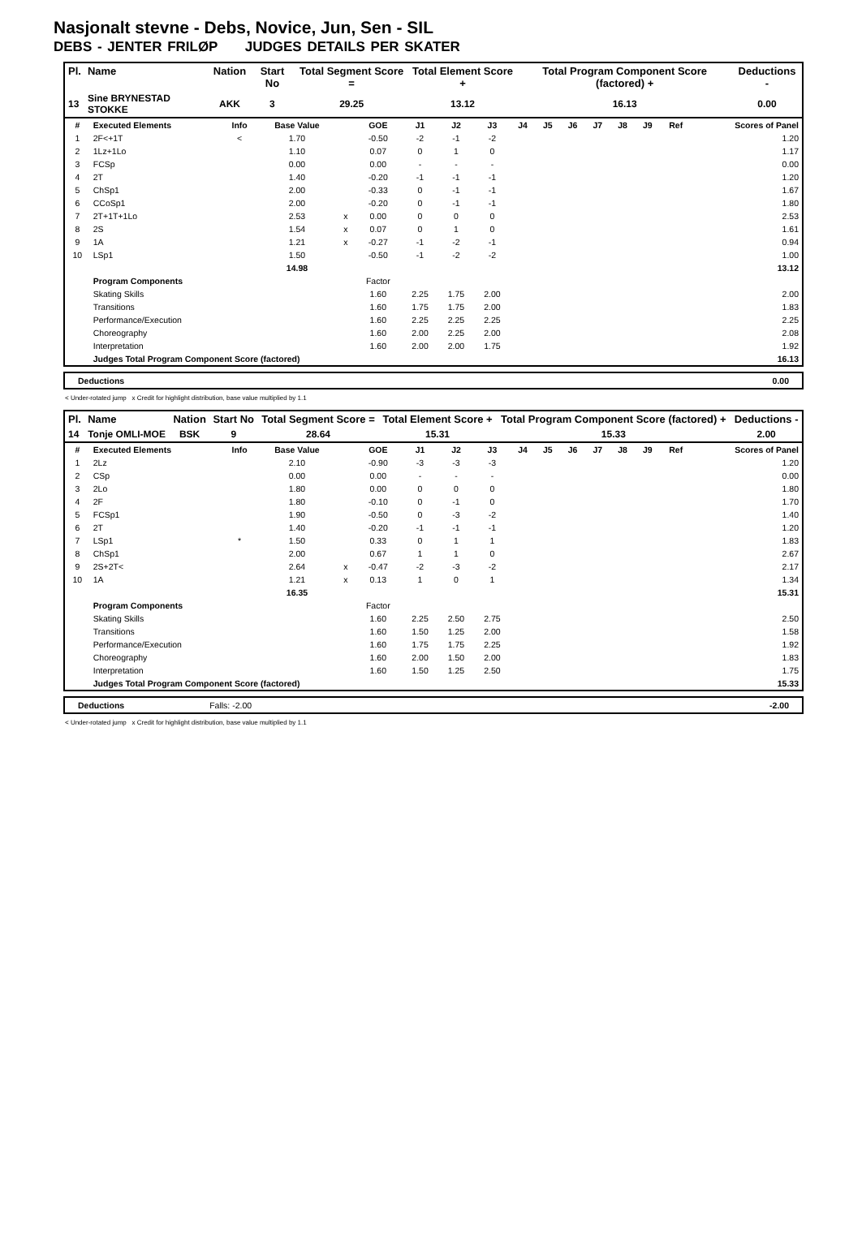Nasjonalt stevne - Debs, Novice, Jun, Sen - SIL
DEBS - JENTER FRILØP JUDGES DETAILS PER SKATER
| Pl. | Name | Nation | Start No | Total Segment Score = | Total Element Score + | Total Program Component Score (factored) + | Deductions - |
| --- | --- | --- | --- | --- | --- | --- | --- |
| 13 | Sine BRYNESTAD STOKKE | AKK | 3 | 29.25 | 13.12 | 16.13 | 0.00 |
| # | Executed Elements | Info | Base Value | | GOE | J1 | J2 | J3 | J4 | J5 | J6 | J7 | J8 | J9 | Ref | Scores of Panel |
| --- | --- | --- | --- | --- | --- | --- | --- | --- | --- | --- | --- | --- | --- | --- | --- | --- |
| 1 | 2F<+1T | < | 1.70 | | -0.50 | -2 | -1 | -2 | | | | | | | | 1.20 |
| 2 | 1Lz+1Lo | | 1.10 | | 0.07 | 0 | 1 | 0 | | | | | | | | 1.17 |
| 3 | FCSp | | 0.00 | | 0.00 | - | - | - | | | | | | | | 0.00 |
| 4 | 2T | | 1.40 | | -0.20 | -1 | -1 | -1 | | | | | | | | 1.20 |
| 5 | ChSp1 | | 2.00 | | -0.33 | 0 | -1 | -1 | | | | | | | | 1.67 |
| 6 | CCoSp1 | | 2.00 | | -0.20 | 0 | -1 | -1 | | | | | | | | 1.80 |
| 7 | 2T+1T+1Lo | | 2.53 | x | 0.00 | 0 | 0 | 0 | | | | | | | | 2.53 |
| 8 | 2S | | 1.54 | x | 0.07 | 0 | 1 | 0 | | | | | | | | 1.61 |
| 9 | 1A | | 1.21 | x | -0.27 | -1 | -2 | -1 | | | | | | | | 0.94 |
| 10 | LSp1 | | 1.50 | | -0.50 | -1 | -2 | -2 | | | | | | | | 1.00 |
| | | | 14.98 | | | | | | | | | | | | | 13.12 |
| | Program Components | | | | Factor | | | | | | | | | | | |
| | Skating Skills | | | | 1.60 | 2.25 | 1.75 | 2.00 | | | | | | | | 2.00 |
| | Transitions | | | | 1.60 | 1.75 | 1.75 | 2.00 | | | | | | | | 1.83 |
| | Performance/Execution | | | | 1.60 | 2.25 | 2.25 | 2.25 | | | | | | | | 2.25 |
| | Choreography | | | | 1.60 | 2.00 | 2.25 | 2.00 | | | | | | | | 2.08 |
| | Interpretation | | | | 1.60 | 2.00 | 2.00 | 1.75 | | | | | | | | 1.92 |
| | Judges Total Program Component Score (factored) | | | | | | | | | | | | | | | 16.13 |
Deductions 0.00
< Under-rotated jump x Credit for highlight distribution, base value multiplied by 1.1
| Pl. | Name | Nation | Start No | Total Segment Score = | Total Element Score + | Total Program Component Score (factored) + | Deductions - |
| --- | --- | --- | --- | --- | --- | --- | --- |
| 14 | Tonje OMLI-MOE | BSK | 9 | 28.64 | 15.31 | 15.33 | 2.00 |
| # | Executed Elements | Info | Base Value | | GOE | J1 | J2 | J3 | J4 | J5 | J6 | J7 | J8 | J9 | Ref | Scores of Panel |
| --- | --- | --- | --- | --- | --- | --- | --- | --- | --- | --- | --- | --- | --- | --- | --- | --- |
| 1 | 2Lz | | 2.10 | | -0.90 | -3 | -3 | -3 | | | | | | | | 1.20 |
| 2 | CSp | | 0.00 | | 0.00 | - | - | - | | | | | | | | 0.00 |
| 3 | 2Lo | | 1.80 | | 0.00 | 0 | 0 | 0 | | | | | | | | 1.80 |
| 4 | 2F | | 1.80 | | -0.10 | 0 | -1 | 0 | | | | | | | | 1.70 |
| 5 | FCSp1 | | 1.90 | | -0.50 | 0 | -3 | -2 | | | | | | | | 1.40 |
| 6 | 2T | | 1.40 | | -0.20 | -1 | -1 | -1 | | | | | | | | 1.20 |
| 7 | LSp1 | * | 1.50 | | 0.33 | 0 | 1 | 1 | | | | | | | | 1.83 |
| 8 | ChSp1 | | 2.00 | | 0.67 | 1 | 1 | 0 | | | | | | | | 2.67 |
| 9 | 2S+2T< | | 2.64 | x | -0.47 | -2 | -3 | -2 | | | | | | | | 2.17 |
| 10 | 1A | | 1.21 | x | 0.13 | 1 | 0 | 1 | | | | | | | | 1.34 |
| | | | 16.35 | | | | | | | | | | | | | 15.31 |
| | Program Components | | | | Factor | | | | | | | | | | | |
| | Skating Skills | | | | 1.60 | 2.25 | 2.50 | 2.75 | | | | | | | | 2.50 |
| | Transitions | | | | 1.60 | 1.50 | 1.25 | 2.00 | | | | | | | | 1.58 |
| | Performance/Execution | | | | 1.60 | 1.75 | 1.75 | 2.25 | | | | | | | | 1.92 |
| | Choreography | | | | 1.60 | 2.00 | 1.50 | 2.00 | | | | | | | | 1.83 |
| | Interpretation | | | | 1.60 | 1.50 | 1.25 | 2.50 | | | | | | | | 1.75 |
| | Judges Total Program Component Score (factored) | | | | | | | | | | | | | | | 15.33 |
Deductions Falls: -2.00 -2.00
< Under-rotated jump x Credit for highlight distribution, base value multiplied by 1.1